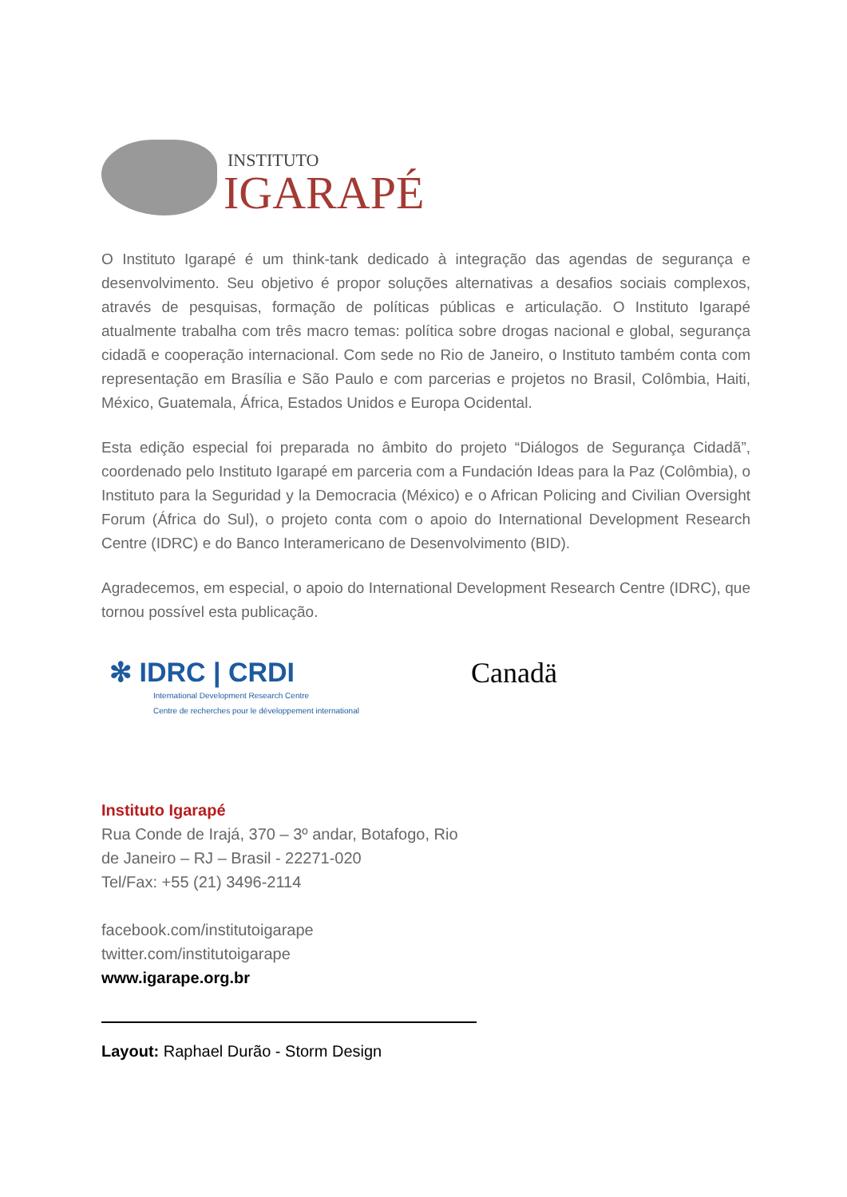INSTITUTO
IGARAPÉ
O Instituto Igarapé é um think-tank dedicado à integração das agendas de segurança e desenvolvimento. Seu objetivo é propor soluções alternativas a desafios sociais complexos, através de pesquisas, formação de políticas públicas e articulação. O Instituto Igarapé atualmente trabalha com três macro temas: política sobre drogas nacional e global, segurança cidadã e cooperação internacional. Com sede no Rio de Janeiro, o Instituto também conta com representação em Brasília e São Paulo e com parcerias e projetos no Brasil, Colômbia, Haiti, México, Guatemala, África, Estados Unidos e Europa Ocidental.
Esta edição especial foi preparada no âmbito do projeto “Diálogos de Segurança Cidadã”, coordenado pelo Instituto Igarapé em parceria com a Fundación Ideas para la Paz (Colômbia), o Instituto para la Seguridad y la Democracia (México) e o African Policing and Civilian Oversight Forum (África do Sul), o projeto conta com o apoio do International Development Research Centre (IDRC) e do Banco Interamericano de Desenvolvimento (BID).
Agradecemos, em especial, o apoio do International Development Research Centre (IDRC), que tornou possível esta publicação.
✻ IDRC | CRDI
International Development Research Centre
Centre de recherches pour le développement international
Canadä
Instituto Igarapé
Rua Conde de Irajá, 370 – 3º andar, Botafogo, Rio
de Janeiro – RJ – Brasil - 22271-020
Tel/Fax: +55 (21) 3496-2114
facebook.com/institutoigarape
twitter.com/institutoigarape
www.igarape.org.br
Layout: Raphael Durão - Storm Design